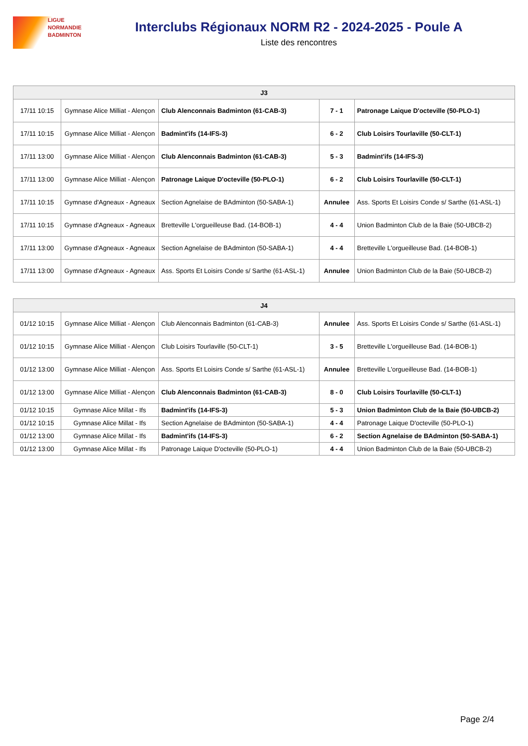LIGUE
NORMANDIE
BADMINTON
Interclubs Régionaux NORM R2 - 2024-2025 - Poule A
Liste des rencontres
| J3 | | | | |
| --- | --- | --- | --- | --- |
| 17/11 10:15 | Gymnase Alice Milliat - Alençon | Club Alenconnais Badminton (61-CAB-3) | 7 - 1 | Patronage Laique D'octeville (50-PLO-1) |
| 17/11 10:15 | Gymnase Alice Milliat - Alençon | Badmint'ifs (14-IFS-3) | 6 - 2 | Club Loisirs Tourlaville (50-CLT-1) |
| 17/11 13:00 | Gymnase Alice Milliat - Alençon | Club Alenconnais Badminton (61-CAB-3) | 5 - 3 | Badmint'ifs (14-IFS-3) |
| 17/11 13:00 | Gymnase Alice Milliat - Alençon | Patronage Laique D'octeville (50-PLO-1) | 6 - 2 | Club Loisirs Tourlaville (50-CLT-1) |
| 17/11 10:15 | Gymnase d'Agneaux - Agneaux | Section Agnelaise de BAdminton (50-SABA-1) | Annulee | Ass. Sports Et Loisirs Conde s/ Sarthe (61-ASL-1) |
| 17/11 10:15 | Gymnase d'Agneaux - Agneaux | Bretteville L'orgueilleuse Bad. (14-BOB-1) | 4 - 4 | Union Badminton Club de la Baie (50-UBCB-2) |
| 17/11 13:00 | Gymnase d'Agneaux - Agneaux | Section Agnelaise de BAdminton (50-SABA-1) | 4 - 4 | Bretteville L'orgueilleuse Bad. (14-BOB-1) |
| 17/11 13:00 | Gymnase d'Agneaux - Agneaux | Ass. Sports Et Loisirs Conde s/ Sarthe (61-ASL-1) | Annulee | Union Badminton Club de la Baie (50-UBCB-2) |
| J4 | | | | |
| --- | --- | --- | --- | --- |
| 01/12 10:15 | Gymnase Alice Milliat - Alençon | Club Alenconnais Badminton (61-CAB-3) | Annulee | Ass. Sports Et Loisirs Conde s/ Sarthe (61-ASL-1) |
| 01/12 10:15 | Gymnase Alice Milliat - Alençon | Club Loisirs Tourlaville (50-CLT-1) | 3 - 5 | Bretteville L'orgueilleuse Bad. (14-BOB-1) |
| 01/12 13:00 | Gymnase Alice Milliat - Alençon | Ass. Sports Et Loisirs Conde s/ Sarthe (61-ASL-1) | Annulee | Bretteville L'orgueilleuse Bad. (14-BOB-1) |
| 01/12 13:00 | Gymnase Alice Milliat - Alençon | Club Alenconnais Badminton (61-CAB-3) | 8 - 0 | Club Loisirs Tourlaville (50-CLT-1) |
| 01/12 10:15 | Gymnase Alice Millat - Ifs | Badmint'ifs (14-IFS-3) | 5 - 3 | Union Badminton Club de la Baie (50-UBCB-2) |
| 01/12 10:15 | Gymnase Alice Millat - Ifs | Section Agnelaise de BAdminton (50-SABA-1) | 4 - 4 | Patronage Laique D'octeville (50-PLO-1) |
| 01/12 13:00 | Gymnase Alice Millat - Ifs | Badmint'ifs (14-IFS-3) | 6 - 2 | Section Agnelaise de BAdminton (50-SABA-1) |
| 01/12 13:00 | Gymnase Alice Millat - Ifs | Patronage Laique D'octeville (50-PLO-1) | 4 - 4 | Union Badminton Club de la Baie (50-UBCB-2) |
Page 2/4